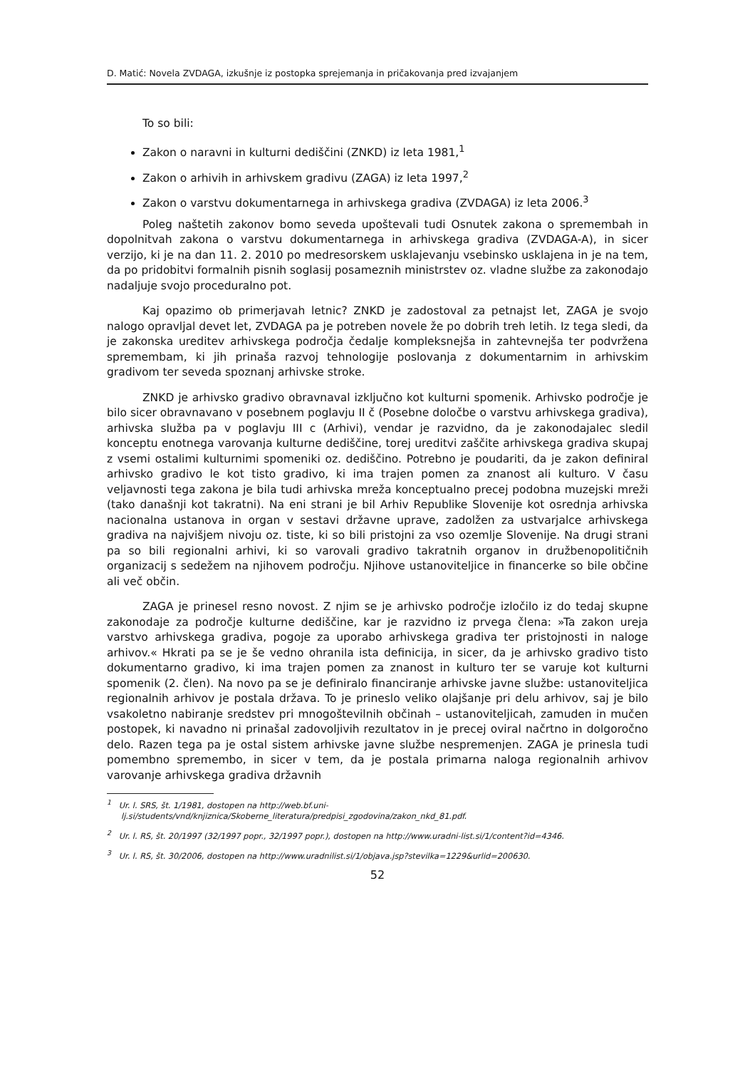D. Matić: Novela ZVDAGA, izkušnje iz postopka sprejemanja in pričakovanja pred izvajanjem
To so bili:
Zakon o naravni in kulturni dediščini (ZNKD) iz leta 1981,<sup>1</sup>
Zakon o arhivih in arhivskem gradivu (ZAGA) iz leta 1997,<sup>2</sup>
Zakon o varstvu dokumentarnega in arhivskega gradiva (ZVDAGA) iz leta 2006.<sup>3</sup>
Poleg naštetih zakonov bomo seveda upoštevali tudi Osnutek zakona o spremembah in dopolnitvah zakona o varstvu dokumentarnega in arhivskega gradiva (ZVDAGA-A), in sicer verzijo, ki je na dan 11. 2. 2010 po medresorskem usklajevanju vsebinsko usklajena in je na tem, da po pridobitvi formalnih pisnih soglasij posameznih ministrstev oz. vladne službe za zakonodajo nadaljuje svojo proceduralno pot.
Kaj opazimo ob primerjavah letnic? ZNKD je zadostoval za petnajst let, ZAGA je svojo nalogo opravljal devet let, ZVDAGA pa je potreben novele že po dobrih treh letih. Iz tega sledi, da je zakonska ureditev arhivskega področja čedalje kompleksnejša in zahtevnejša ter podvržena spremembam, ki jih prinaša razvoj tehnologije poslovanja z dokumentarnim in arhivskim gradivom ter seveda spoznanj arhivske stroke.
ZNKD je arhivsko gradivo obravnaval izključno kot kulturni spomenik. Arhivsko področje je bilo sicer obravnavano v posebnem poglavju II č (Posebne določbe o varstvu arhivskega gradiva), arhivska služba pa v poglavju III c (Arhivi), vendar je razvidno, da je zakonodajalec sledil konceptu enotnega varovanja kulturne dediščine, torej ureditvi zaščite arhivskega gradiva skupaj z vsemi ostalimi kulturnimi spomeniki oz. dediščino. Potrebno je poudariti, da je zakon definiral arhivsko gradivo le kot tisto gradivo, ki ima trajen pomen za znanost ali kulturo. V času veljavnosti tega zakona je bila tudi arhivska mreža konceptualno precej podobna muzejski mreži (tako današnji kot takratni). Na eni strani je bil Arhiv Republike Slovenije kot osrednja arhivska nacionalna ustanova in organ v sestavi državne uprave, zadolžen za ustvarjalce arhivskega gradiva na najvišjem nivoju oz. tiste, ki so bili pristojni za vso ozemlje Slovenije. Na drugi strani pa so bili regionalni arhivi, ki so varovali gradivo takratnih organov in družbenopolitičnih organizacij s sedežem na njihovem področju. Njihove ustanoviteljice in financerke so bile občine ali več občin.
ZAGA je prinesel resno novost. Z njim se je arhivsko področje izločilo iz do tedaj skupne zakonodaje za področje kulturne dediščine, kar je razvidno iz prvega člena: »Ta zakon ureja varstvo arhivskega gradiva, pogoje za uporabo arhivskega gradiva ter pristojnosti in naloge arhivov.« Hkrati pa se je še vedno ohranila ista definicija, in sicer, da je arhivsko gradivo tisto dokumentarno gradivo, ki ima trajen pomen za znanost in kulturo ter se varuje kot kulturni spomenik (2. člen). Na novo pa se je definiralo financiranje arhivske javne službe: ustanoviteljica regionalnih arhivov je postala država. To je prineslo veliko olajšanje pri delu arhivov, saj je bilo vsakoletno nabiranje sredstev pri mnogoštevilnih občinah – ustanoviteljicah, zamuden in mučen postopek, ki navadno ni prinašal zadovoljivih rezultatov in je precej oviral načrtno in dolgoročno delo. Razen tega pa je ostal sistem arhivske javne službe nespremenjen. ZAGA je prinesla tudi pomembno spremembo, in sicer v tem, da je postala primarna naloga regionalnih arhivov varovanje arhivskega gradiva državnih
<sup>1</sup> Ur. l. SRS, št. 1/1981, dostopen na http://web.bf.uni-lj.si/students/vnd/knjiznica/Skoberne_literatura/predpisi_zgodovina/zakon_nkd_81.pdf.
<sup>2</sup> Ur. l. RS, št. 20/1997 (32/1997 popr., 32/1997 popr.), dostopen na http://www.uradni-list.si/1/content?id=4346.
<sup>3</sup> Ur. l. RS, št. 30/2006, dostopen na http://www.uradnilist.si/1/objava.jsp?stevilka=1229&urlid=200630.
52